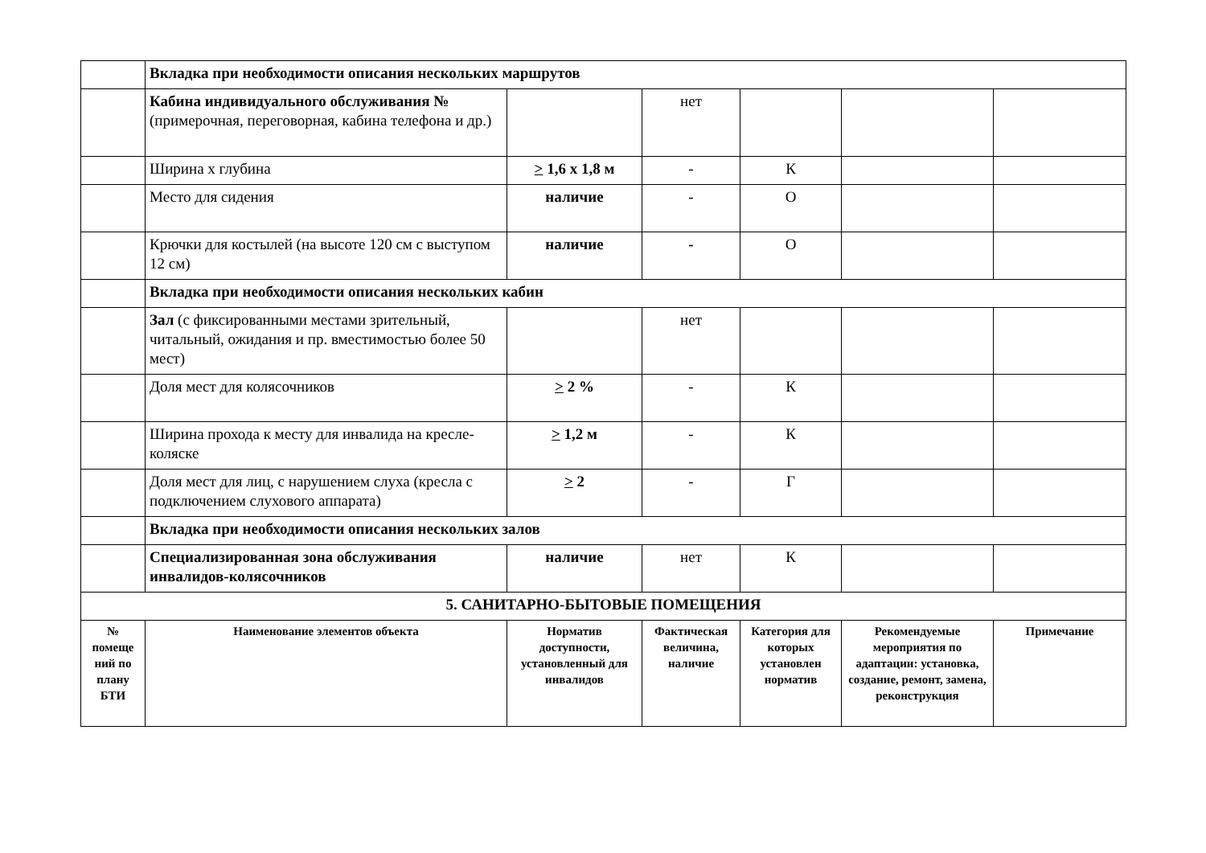| | Вкладка при необходимости описания нескольких маршрутов | | | | | |
| | Кабина индивидуального обслуживания № (примерочная, переговорная, кабина телефона и др.) | | нет | | | |
| | Ширина х глубина | > 1,6 х 1,8 м | - | К | | |
| | Место для сидения | наличие | - | О | | |
| | Крючки для костылей (на высоте 120 см с выступом 12 см) | наличие | - | О | | |
| | Вкладка при необходимости описания нескольких кабин | | | | | |
| | Зал (с фиксированными местами зрительный, читальный, ожидания и пр. вместимостью более 50 мест) | | нет | | | |
| | Доля мест для колясочников | > 2 % | - | К | | |
| | Ширина прохода к месту для инвалида на кресле-коляске | > 1,2 м | - | К | | |
| | Доля мест для лиц, с нарушением слуха (кресла с подключением слухового аппарата) | > 2 | - | Г | | |
| | Вкладка при необходимости описания нескольких залов | | | | | |
| | Специализированная зона обслуживания инвалидов-колясочников | наличие | нет | К | | |
| 5. САНИТАРНО-БЫТОВЫЕ ПОМЕЩЕНИЯ | | | | | | |
| № помеще ний по плану БТИ | Наименование элементов объекта | Норматив доступности, установленный для инвалидов | Фактическая величина, наличие | Категория для которых установлен норматив | Рекомендуемые мероприятия по адаптации: установка, создание, ремонт, замена, реконструкция | Примечание |